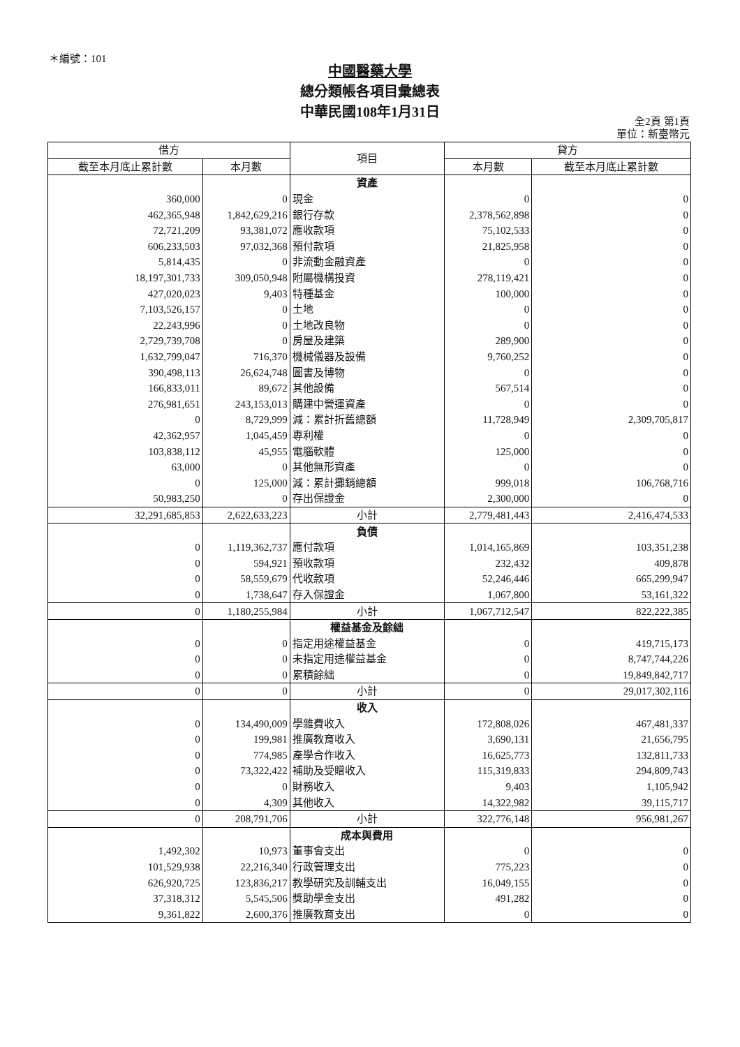＊編號：101
中國醫藥大學
總分類帳各項目彙總表
中華民國108年1月31日
全2頁 第1頁
單位：新臺幣元
| 借方 | | 項目 | 貸方 | |
| --- | --- | --- | --- | --- |
| 截至本月底止累計數 | 本月數 | | 本月數 | 截至本月底止累計數 |
| | | 資產 | | |
| 360,000 | 0 | 現金 | 0 | 0 |
| 462,365,948 | 1,842,629,216 | 銀行存款 | 2,378,562,898 | 0 |
| 72,721,209 | 93,381,072 | 應收款項 | 75,102,533 | 0 |
| 606,233,503 | 97,032,368 | 預付款項 | 21,825,958 | 0 |
| 5,814,435 | 0 | 非流動金融資產 | 0 | 0 |
| 18,197,301,733 | 309,050,948 | 附屬機構投資 | 278,119,421 | 0 |
| 427,020,023 | 9,403 | 特種基金 | 100,000 | 0 |
| 7,103,526,157 | 0 | 土地 | 0 | 0 |
| 22,243,996 | 0 | 土地改良物 | 0 | 0 |
| 2,729,739,708 | 0 | 房屋及建築 | 289,900 | 0 |
| 1,632,799,047 | 716,370 | 機械儀器及設備 | 9,760,252 | 0 |
| 390,498,113 | 26,624,748 | 圖書及博物 | 0 | 0 |
| 166,833,011 | 89,672 | 其他設備 | 567,514 | 0 |
| 276,981,651 | 243,153,013 | 購建中營運資產 | 0 | 0 |
| 0 | 8,729,999 | 減：累計折舊總額 | 11,728,949 | 2,309,705,817 |
| 42,362,957 | 1,045,459 | 專利權 | 0 | 0 |
| 103,838,112 | 45,955 | 電腦軟體 | 125,000 | 0 |
| 63,000 | 0 | 其他無形資產 | 0 | 0 |
| 0 | 125,000 | 減：累計攤銷總額 | 999,018 | 106,768,716 |
| 50,983,250 | 0 | 存出保證金 | 2,300,000 | 0 |
| 32,291,685,853 | 2,622,633,223 | 小計 | 2,779,481,443 | 2,416,474,533 |
| | | 負債 | | |
| 0 | 1,119,362,737 | 應付款項 | 1,014,165,869 | 103,351,238 |
| 0 | 594,921 | 預收款項 | 232,432 | 409,878 |
| 0 | 58,559,679 | 代收款項 | 52,246,446 | 665,299,947 |
| 0 | 1,738,647 | 存入保證金 | 1,067,800 | 53,161,322 |
| 0 | 1,180,255,984 | 小計 | 1,067,712,547 | 822,222,385 |
| | | 權益基金及餘絀 | | |
| 0 | 0 | 指定用途權益基金 | 0 | 419,715,173 |
| 0 | 0 | 未指定用途權益基金 | 0 | 8,747,744,226 |
| 0 | 0 | 累積餘絀 | 0 | 19,849,842,717 |
| 0 | 0 | 小計 | 0 | 29,017,302,116 |
| | | 收入 | | |
| 0 | 134,490,009 | 學雜費收入 | 172,808,026 | 467,481,337 |
| 0 | 199,981 | 推廣教育收入 | 3,690,131 | 21,656,795 |
| 0 | 774,985 | 產學合作收入 | 16,625,773 | 132,811,733 |
| 0 | 73,322,422 | 補助及受贈收入 | 115,319,833 | 294,809,743 |
| 0 | 0 | 財務收入 | 9,403 | 1,105,942 |
| 0 | 4,309 | 其他收入 | 14,322,982 | 39,115,717 |
| 0 | 208,791,706 | 小計 | 322,776,148 | 956,981,267 |
| | | 成本與費用 | | |
| 1,492,302 | 10,973 | 董事會支出 | 0 | 0 |
| 101,529,938 | 22,216,340 | 行政管理支出 | 775,223 | 0 |
| 626,920,725 | 123,836,217 | 教學研究及訓輔支出 | 16,049,155 | 0 |
| 37,318,312 | 5,545,506 | 獎助學金支出 | 491,282 | 0 |
| 9,361,822 | 2,600,376 | 推廣教育支出 | 0 | 0 |